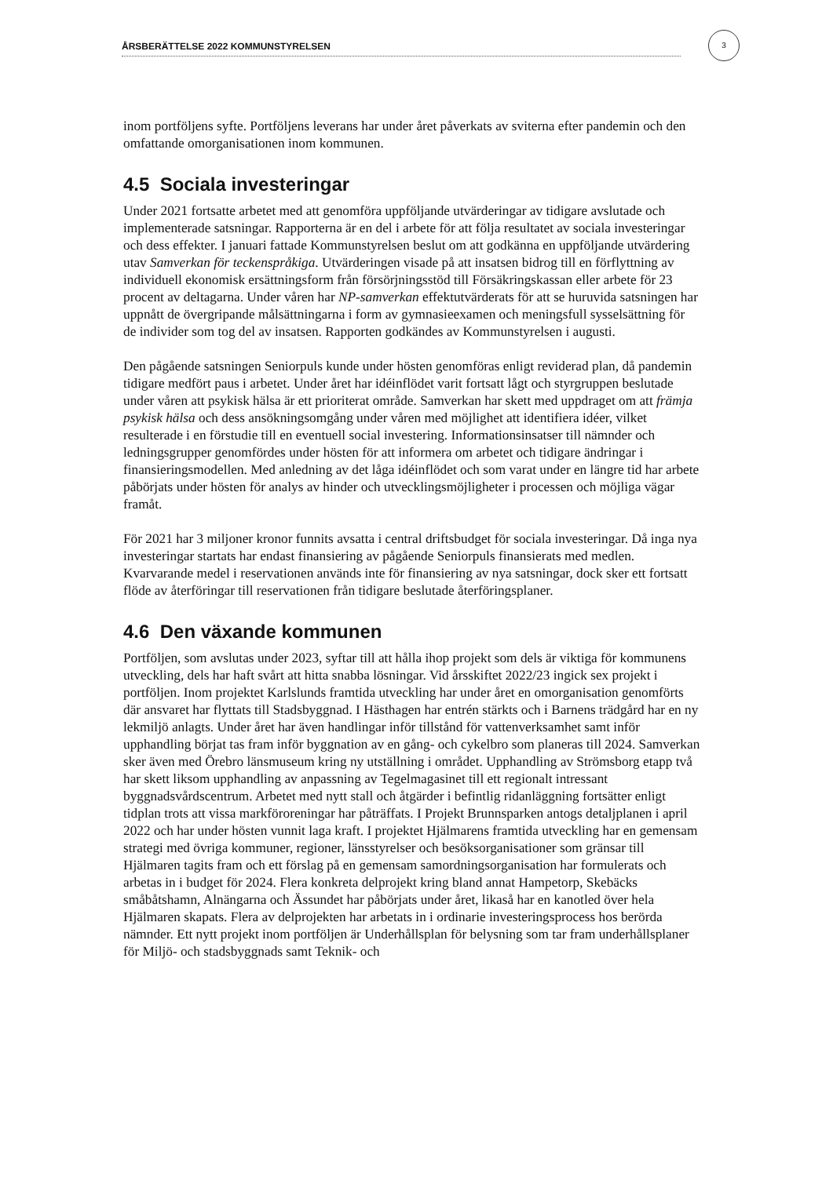ÅRSBERÄTTELSE 2022 KOMMUNSTYRELSEN
3
inom portföljens syfte. Portföljens leverans har under året påverkats av sviterna efter pandemin och den omfattande omorganisationen inom kommunen.
4.5 Sociala investeringar
Under 2021 fortsatte arbetet med att genomföra uppföljande utvärderingar av tidigare avslutade och implementerade satsningar. Rapporterna är en del i arbete för att följa resultatet av sociala investeringar och dess effekter. I januari fattade Kommunstyrelsen beslut om att godkänna en uppföljande utvärdering utav Samverkan för teckenspråkiga. Utvärderingen visade på att insatsen bidrog till en förflyttning av individuell ekonomisk ersättningsform från försörjningsstöd till Försäkringskassan eller arbete för 23 procent av deltagarna. Under våren har NP-samverkan effektutvärderats för att se huruvida satsningen har uppnått de övergripande målsättningarna i form av gymnasieexamen och meningsfull sysselsättning för de individer som tog del av insatsen. Rapporten godkändes av Kommunstyrelsen i augusti.
Den pågående satsningen Seniorpuls kunde under hösten genomföras enligt reviderad plan, då pandemin tidigare medfört paus i arbetet. Under året har idéinflödet varit fortsatt lågt och styrgruppen beslutade under våren att psykisk hälsa är ett prioriterat område. Samverkan har skett med uppdraget om att främja psykisk hälsa och dess ansökningsomgång under våren med möjlighet att identifiera idéer, vilket resulterade i en förstudie till en eventuell social investering. Informationsinsatser till nämnder och ledningsgrupper genomfördes under hösten för att informera om arbetet och tidigare ändringar i finansieringsmodellen. Med anledning av det låga idéinflödet och som varat under en längre tid har arbete påbörjats under hösten för analys av hinder och utvecklingsmöjligheter i processen och möjliga vägar framåt.
För 2021 har 3 miljoner kronor funnits avsatta i central driftsbudget för sociala investeringar. Då inga nya investeringar startats har endast finansiering av pågående Seniorpuls finansierats med medlen. Kvarvarande medel i reservationen används inte för finansiering av nya satsningar, dock sker ett fortsatt flöde av återföringar till reservationen från tidigare beslutade återföringsplaner.
4.6 Den växande kommunen
Portföljen, som avslutas under 2023, syftar till att hålla ihop projekt som dels är viktiga för kommunens utveckling, dels har haft svårt att hitta snabba lösningar. Vid årsskiftet 2022/23 ingick sex projekt i portföljen. Inom projektet Karlslunds framtida utveckling har under året en omorganisation genomförts där ansvaret har flyttats till Stadsbyggnad. I Hästhagen har entrén stärkts och i Barnens trädgård har en ny lekmiljö anlagts. Under året har även handlingar inför tillstånd för vattenverksamhet samt inför upphandling börjat tas fram inför byggnation av en gång- och cykelbro som planeras till 2024. Samverkan sker även med Örebro länsmuseum kring ny utställning i området. Upphandling av Strömsborg etapp två har skett liksom upphandling av anpassning av Tegelmagasinet till ett regionalt intressant byggnadsvårdscentrum. Arbetet med nytt stall och åtgärder i befintlig ridanläggning fortsätter enligt tidplan trots att vissa markföroreningar har påträffats. I Projekt Brunnsparken antogs detaljplanen i april 2022 och har under hösten vunnit laga kraft. I projektet Hjälmarens framtida utveckling har en gemensam strategi med övriga kommuner, regioner, länsstyrelser och besöksorganisationer som gränsar till Hjälmaren tagits fram och ett förslag på en gemensam samordningsorganisation har formulerats och arbetas in i budget för 2024. Flera konkreta delprojekt kring bland annat Hampetorp, Skebäcks småbåtshamn, Alnängarna och Ässundet har påbörjats under året, likaså har en kanotled över hela Hjälmaren skapats. Flera av delprojekten har arbetats in i ordinarie investeringsprocess hos berörda nämnder. Ett nytt projekt inom portföljen är Underhållsplan för belysning som tar fram underhållsplaner för Miljö- och stadsbyggnads samt Teknik- och